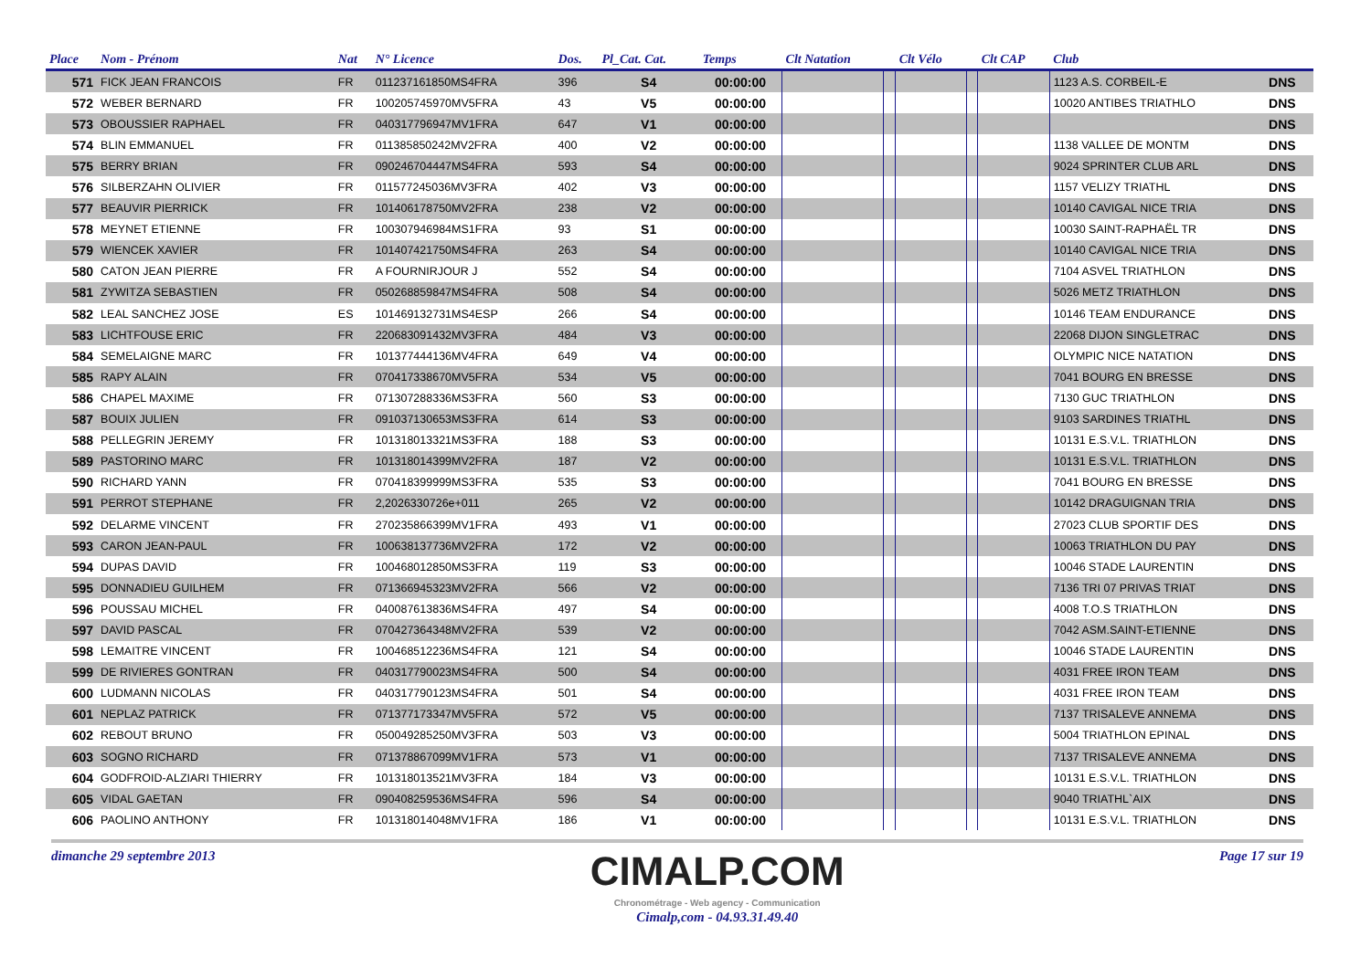| Place | Nom - Prénom | Nat | N° Licence | Dos. | Pl_Cat. Cat. | Temps | Clt Natation | | Clt Vélo | | Clt CAP | Club | |
| --- | --- | --- | --- | --- | --- | --- | --- | --- | --- | --- | --- | --- | --- |
| 571 | FICK JEAN FRANCOIS | FR | 011237161850MS4FRA | 396 | S4 | 00:00:00 | | | | | | 1123 A.S. CORBEIL-E | DNS |
| 572 | WEBER BERNARD | FR | 100205745970MV5FRA | 43 | V5 | 00:00:00 | | | | | | 10020 ANTIBES TRIATHLO | DNS |
| 573 | OBOUSSIER RAPHAEL | FR | 040317796947MV1FRA | 647 | V1 | 00:00:00 | | | | | | | DNS |
| 574 | BLIN EMMANUEL | FR | 011385850242MV2FRA | 400 | V2 | 00:00:00 | | | | | | 1138 VALLEE DE MONTM | DNS |
| 575 | BERRY BRIAN | FR | 090246704447MS4FRA | 593 | S4 | 00:00:00 | | | | | | 9024 SPRINTER CLUB ARL | DNS |
| 576 | SILBERZAHN OLIVIER | FR | 011577245036MV3FRA | 402 | V3 | 00:00:00 | | | | | | 1157 VELIZY TRIATHL | DNS |
| 577 | BEAUVIR PIERRICK | FR | 101406178750MV2FRA | 238 | V2 | 00:00:00 | | | | | | 10140 CAVIGAL NICE TRIA | DNS |
| 578 | MEYNET ETIENNE | FR | 100307946984MS1FRA | 93 | S1 | 00:00:00 | | | | | | 10030 SAINT-RAPHAËL TR | DNS |
| 579 | WIENCEK XAVIER | FR | 101407421750MS4FRA | 263 | S4 | 00:00:00 | | | | | | 10140 CAVIGAL NICE TRIA | DNS |
| 580 | CATON JEAN PIERRE | FR | A FOURNIRJOUR J | 552 | S4 | 00:00:00 | | | | | | 7104 ASVEL TRIATHLON | DNS |
| 581 | ZYWITZA SEBASTIEN | FR | 050268859847MS4FRA | 508 | S4 | 00:00:00 | | | | | | 5026 METZ TRIATHLON | DNS |
| 582 | LEAL SANCHEZ JOSE | ES | 101469132731MS4ESP | 266 | S4 | 00:00:00 | | | | | | 10146 TEAM ENDURANCE | DNS |
| 583 | LICHTFOUSE ERIC | FR | 220683091432MV3FRA | 484 | V3 | 00:00:00 | | | | | | 22068 DIJON SINGLETRAC | DNS |
| 584 | SEMELAIGNE MARC | FR | 101377444136MV4FRA | 649 | V4 | 00:00:00 | | | | | | OLYMPIC NICE NATATION | DNS |
| 585 | RAPY ALAIN | FR | 070417338670MV5FRA | 534 | V5 | 00:00:00 | | | | | | 7041 BOURG EN BRESSE | DNS |
| 586 | CHAPEL MAXIME | FR | 071307288336MS3FRA | 560 | S3 | 00:00:00 | | | | | | 7130 GUC TRIATHLON | DNS |
| 587 | BOUIX JULIEN | FR | 091037130653MS3FRA | 614 | S3 | 00:00:00 | | | | | | 9103 SARDINES TRIATHL | DNS |
| 588 | PELLEGRIN JEREMY | FR | 101318013321MS3FRA | 188 | S3 | 00:00:00 | | | | | | 10131 E.S.V.L. TRIATHLON | DNS |
| 589 | PASTORINO MARC | FR | 101318014399MV2FRA | 187 | V2 | 00:00:00 | | | | | | 10131 E.S.V.L. TRIATHLON | DNS |
| 590 | RICHARD YANN | FR | 070418399999MS3FRA | 535 | S3 | 00:00:00 | | | | | | 7041 BOURG EN BRESSE | DNS |
| 591 | PERROT STEPHANE | FR | 2,2026330726e+011 | 265 | V2 | 00:00:00 | | | | | | 10142 DRAGUIGNAN TRIA | DNS |
| 592 | DELARME VINCENT | FR | 270235866399MV1FRA | 493 | V1 | 00:00:00 | | | | | | 27023 CLUB SPORTIF DES | DNS |
| 593 | CARON JEAN-PAUL | FR | 100638137736MV2FRA | 172 | V2 | 00:00:00 | | | | | | 10063 TRIATHLON DU PAY | DNS |
| 594 | DUPAS DAVID | FR | 100468012850MS3FRA | 119 | S3 | 00:00:00 | | | | | | 10046 STADE LAURENTIN | DNS |
| 595 | DONNADIEU GUILHEM | FR | 071366945323MV2FRA | 566 | V2 | 00:00:00 | | | | | | 7136 TRI 07 PRIVAS TRIAT | DNS |
| 596 | POUSSAU MICHEL | FR | 040087613836MS4FRA | 497 | S4 | 00:00:00 | | | | | | 4008 T.O.S TRIATHLON | DNS |
| 597 | DAVID PASCAL | FR | 070427364348MV2FRA | 539 | V2 | 00:00:00 | | | | | | 7042 ASM.SAINT-ETIENNE | DNS |
| 598 | LEMAITRE VINCENT | FR | 100468512236MS4FRA | 121 | S4 | 00:00:00 | | | | | | 10046 STADE LAURENTIN | DNS |
| 599 | DE RIVIERES GONTRAN | FR | 040317790023MS4FRA | 500 | S4 | 00:00:00 | | | | | | 4031 FREE IRON TEAM | DNS |
| 600 | LUDMANN NICOLAS | FR | 040317790123MS4FRA | 501 | S4 | 00:00:00 | | | | | | 4031 FREE IRON TEAM | DNS |
| 601 | NEPLAZ PATRICK | FR | 071377173347MV5FRA | 572 | V5 | 00:00:00 | | | | | | 7137 TRISALEVE ANNEMA | DNS |
| 602 | REBOUT BRUNO | FR | 050049285250MV3FRA | 503 | V3 | 00:00:00 | | | | | | 5004 TRIATHLON EPINAL | DNS |
| 603 | SOGNO RICHARD | FR | 071378867099MV1FRA | 573 | V1 | 00:00:00 | | | | | | 7137 TRISALEVE ANNEMA | DNS |
| 604 | GODFROID-ALZIARI THIERRY | FR | 101318013521MV3FRA | 184 | V3 | 00:00:00 | | | | | | 10131 E.S.V.L. TRIATHLON | DNS |
| 605 | VIDAL GAETAN | FR | 090408259536MS4FRA | 596 | S4 | 00:00:00 | | | | | | 9040 TRIATHL`AIX | DNS |
| 606 | PAOLINO ANTHONY | FR | 101318014048MV1FRA | 186 | V1 | 00:00:00 | | | | | | 10131 E.S.V.L. TRIATHLON | DNS |
dimanche 29 septembre 2013
CIMALP.COM
Chronométrage - Web agency - Communication
Cimalp,com - 04.93.31.49.40
Page 17 sur 19